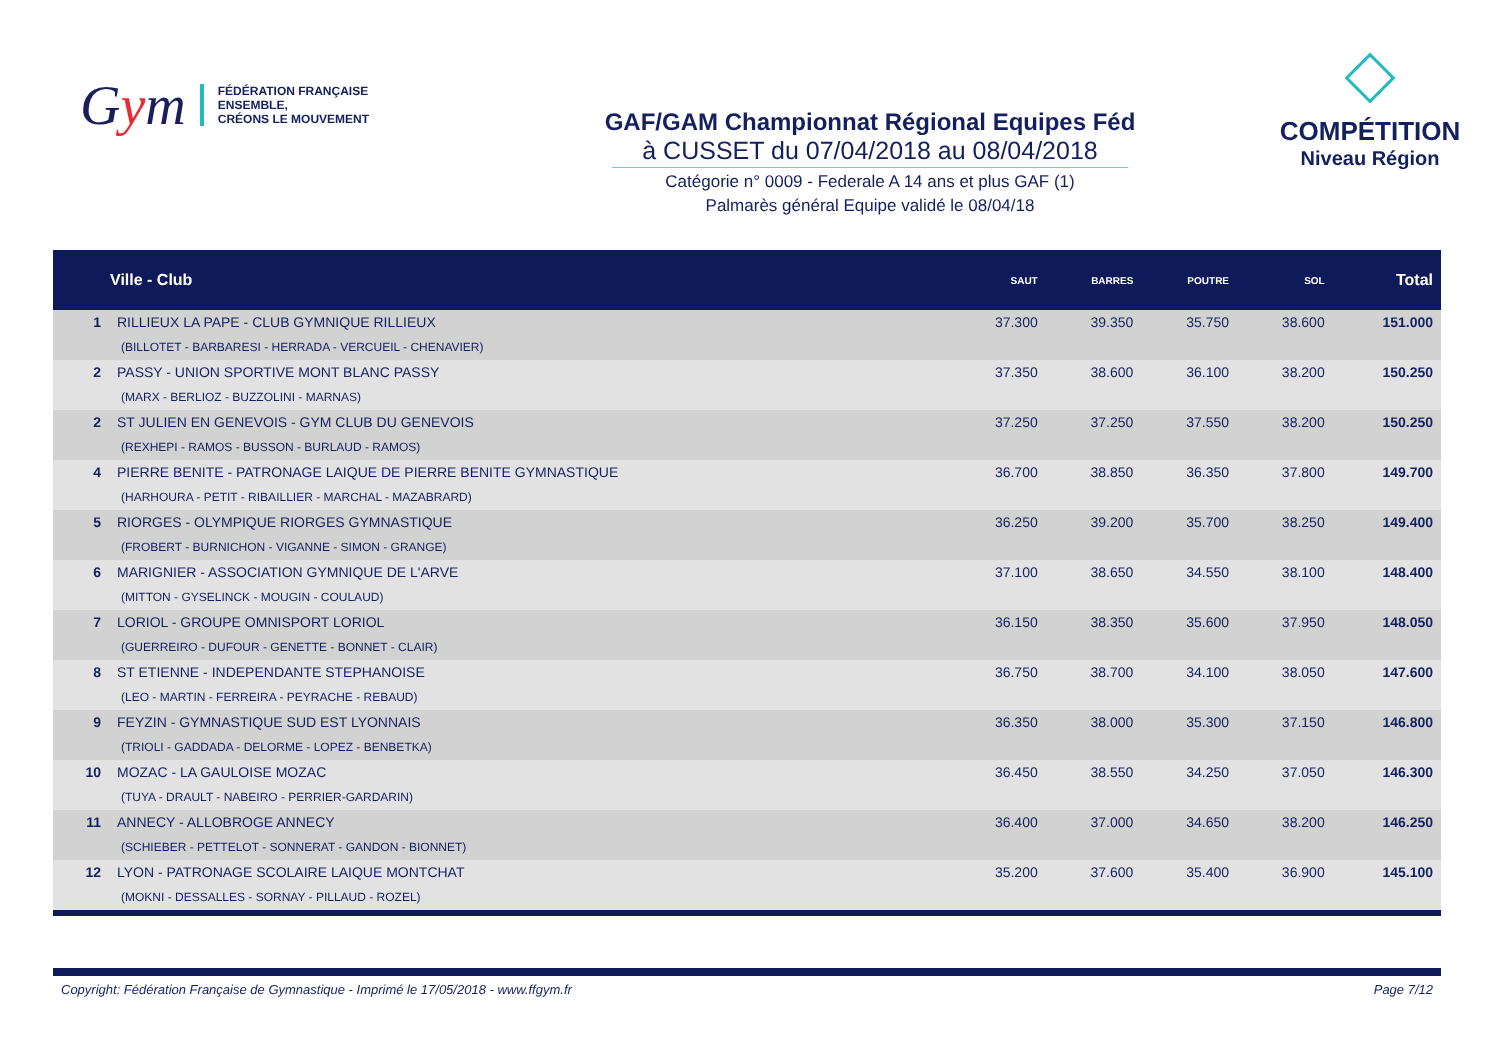Gym
FÉDÉRATION FRANÇAISE
ENSEMBLE,
CRÉONS LE MOUVEMENT
GAF/GAM Championnat Régional Equipes Féd
à CUSSET du 07/04/2018 au 08/04/2018
Catégorie n° 0009 - Federale A 14 ans et plus GAF (1)
Palmarès général Equipe validé le 08/04/18
COMPÉTITION
Niveau Région
| | Ville - Club | SAUT | BARRES | POUTRE | SOL | Total |
| --- | --- | --- | --- | --- | --- | --- |
| 1 | RILLIEUX LA PAPE - CLUB GYMNIQUE RILLIEUX (BILLOTET - BARBARESI - HERRADA - VERCUEIL - CHENAVIER) | 37.300 | 39.350 | 35.750 | 38.600 | 151.000 |
| 2 | PASSY - UNION SPORTIVE MONT BLANC PASSY (MARX - BERLIOZ - BUZZOLINI - MARNAS) | 37.350 | 38.600 | 36.100 | 38.200 | 150.250 |
| 2 | ST JULIEN EN GENEVOIS - GYM CLUB DU GENEVOIS (REXHEPI - RAMOS - BUSSON - BURLAUD - RAMOS) | 37.250 | 37.250 | 37.550 | 38.200 | 150.250 |
| 4 | PIERRE BENITE - PATRONAGE LAIQUE DE PIERRE BENITE GYMNASTIQUE (HARHOURA - PETIT - RIBAILLIER - MARCHAL - MAZABRARD) | 36.700 | 38.850 | 36.350 | 37.800 | 149.700 |
| 5 | RIORGES - OLYMPIQUE RIORGES GYMNASTIQUE (FROBERT - BURNICHON - VIGANNE - SIMON - GRANGE) | 36.250 | 39.200 | 35.700 | 38.250 | 149.400 |
| 6 | MARIGNIER - ASSOCIATION GYMNIQUE DE L'ARVE (MITTON - GYSELINCK - MOUGIN - COULAUD) | 37.100 | 38.650 | 34.550 | 38.100 | 148.400 |
| 7 | LORIOL - GROUPE OMNISPORT LORIOL (GUERREIRO - DUFOUR - GENETTE - BONNET - CLAIR) | 36.150 | 38.350 | 35.600 | 37.950 | 148.050 |
| 8 | ST ETIENNE - INDEPENDANTE STEPHANOISE (LEO - MARTIN - FERREIRA - PEYRACHE - REBAUD) | 36.750 | 38.700 | 34.100 | 38.050 | 147.600 |
| 9 | FEYZIN - GYMNASTIQUE SUD EST LYONNAIS (TRIOLI - GADDADA - DELORME - LOPEZ - BENBETKA) | 36.350 | 38.000 | 35.300 | 37.150 | 146.800 |
| 10 | MOZAC - LA GAULOISE MOZAC (TUYA - DRAULT - NABEIRO - PERRIER-GARDARIN) | 36.450 | 38.550 | 34.250 | 37.050 | 146.300 |
| 11 | ANNECY - ALLOBROGE ANNECY (SCHIEBER - PETTELOT - SONNERAT - GANDON - BIONNET) | 36.400 | 37.000 | 34.650 | 38.200 | 146.250 |
| 12 | LYON - PATRONAGE SCOLAIRE LAIQUE MONTCHAT (MOKNI - DESSALLES - SORNAY - PILLAUD - ROZEL) | 35.200 | 37.600 | 35.400 | 36.900 | 145.100 |
Copyright: Fédération Française de Gymnastique - Imprimé le 17/05/2018 - www.ffgym.fr
Page 7/12